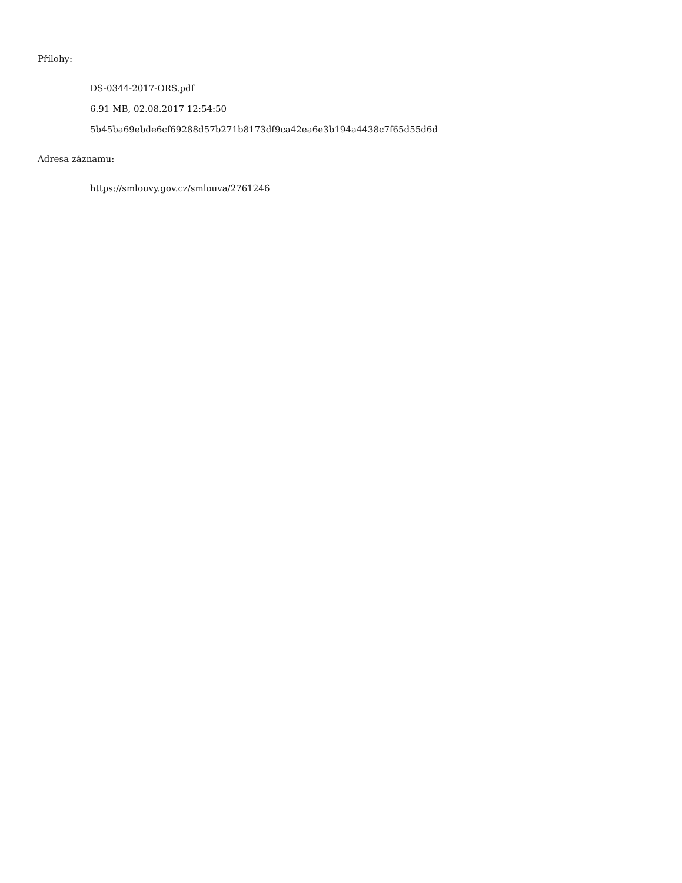Přílohy:
DS-0344-2017-ORS.pdf
6.91 MB, 02.08.2017 12:54:50
5b45ba69ebde6cf69288d57b271b8173df9ca42ea6e3b194a4438c7f65d55d6d
Adresa záznamu:
https://smlouvy.gov.cz/smlouva/2761246